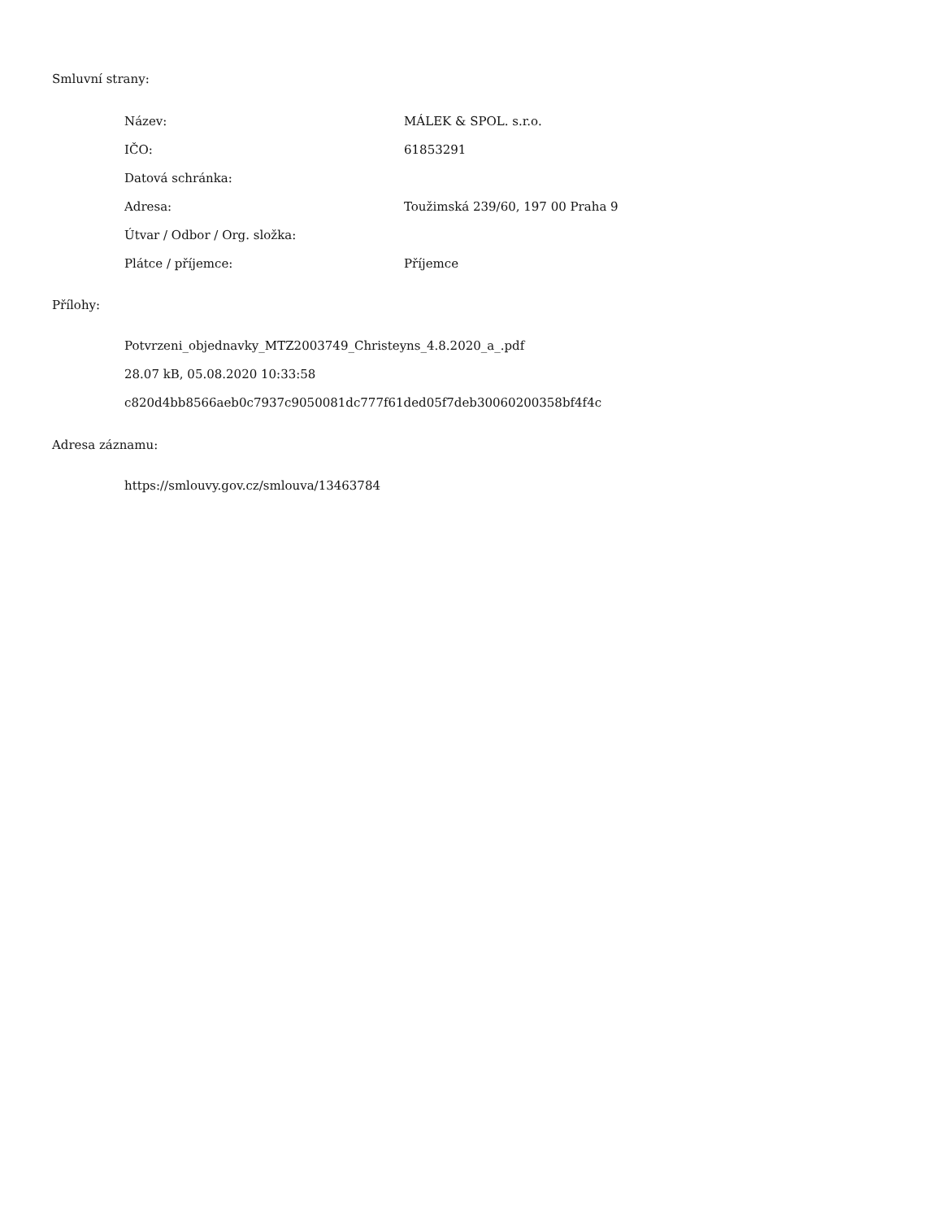Smluvní strany:
| Název: | MÁLEK & SPOL. s.r.o. |
| IČO: | 61853291 |
| Datová schránka: | |
| Adresa: | Toužimská 239/60, 197 00 Praha 9 |
| Útvar / Odbor / Org. složka: | |
| Plátce / příjemce: | Příjemce |
Přílohy:
Potvrzeni_objednavky_MTZ2003749_Christeyns_4.8.2020_a_.pdf
28.07 kB, 05.08.2020 10:33:58
c820d4bb8566aeb0c7937c9050081dc777f61ded05f7deb30060200358bf4f4c
Adresa záznamu:
https://smlouvy.gov.cz/smlouva/13463784